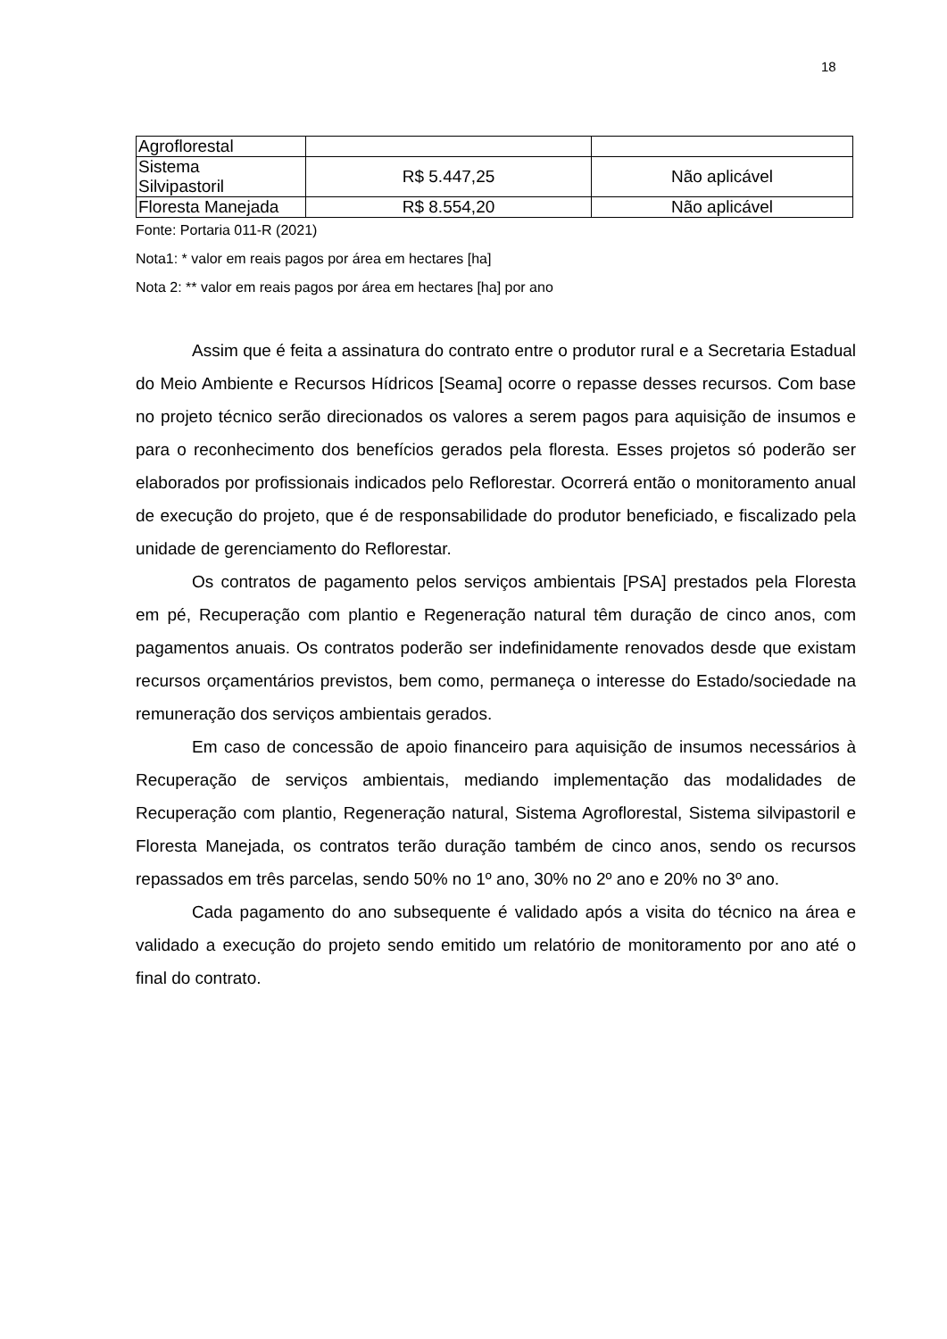18
| Agroflorestal | | |
| Sistema Silvipastoril | R$ 5.447,25 | Não aplicável |
| Floresta Manejada | R$ 8.554,20 | Não aplicável |
Fonte: Portaria 011-R (2021)
Nota1: * valor em reais pagos por área em hectares [ha]
Nota 2: ** valor em reais pagos por área em hectares [ha] por ano
Assim que é feita a assinatura do contrato entre o produtor rural e a Secretaria Estadual do Meio Ambiente e Recursos Hídricos [Seama] ocorre o repasse desses recursos. Com base no projeto técnico serão direcionados os valores a serem pagos para aquisição de insumos e para o reconhecimento dos benefícios gerados pela floresta. Esses projetos só poderão ser elaborados por profissionais indicados pelo Reflorestar. Ocorrerá então o monitoramento anual de execução do projeto, que é de responsabilidade do produtor beneficiado, e fiscalizado pela unidade de gerenciamento do Reflorestar.
Os contratos de pagamento pelos serviços ambientais [PSA] prestados pela Floresta em pé, Recuperação com plantio e Regeneração natural têm duração de cinco anos, com pagamentos anuais. Os contratos poderão ser indefinidamente renovados desde que existam recursos orçamentários previstos, bem como, permaneça o interesse do Estado/sociedade na remuneração dos serviços ambientais gerados.
Em caso de concessão de apoio financeiro para aquisição de insumos necessários à Recuperação de serviços ambientais, mediando implementação das modalidades de Recuperação com plantio, Regeneração natural, Sistema Agroflorestal, Sistema silvipastoril e Floresta Manejada, os contratos terão duração também de cinco anos, sendo os recursos repassados em três parcelas, sendo 50% no 1º ano, 30% no 2º ano e 20% no 3º ano.
Cada pagamento do ano subsequente é validado após a visita do técnico na área e validado a execução do projeto sendo emitido um relatório de monitoramento por ano até o final do contrato.